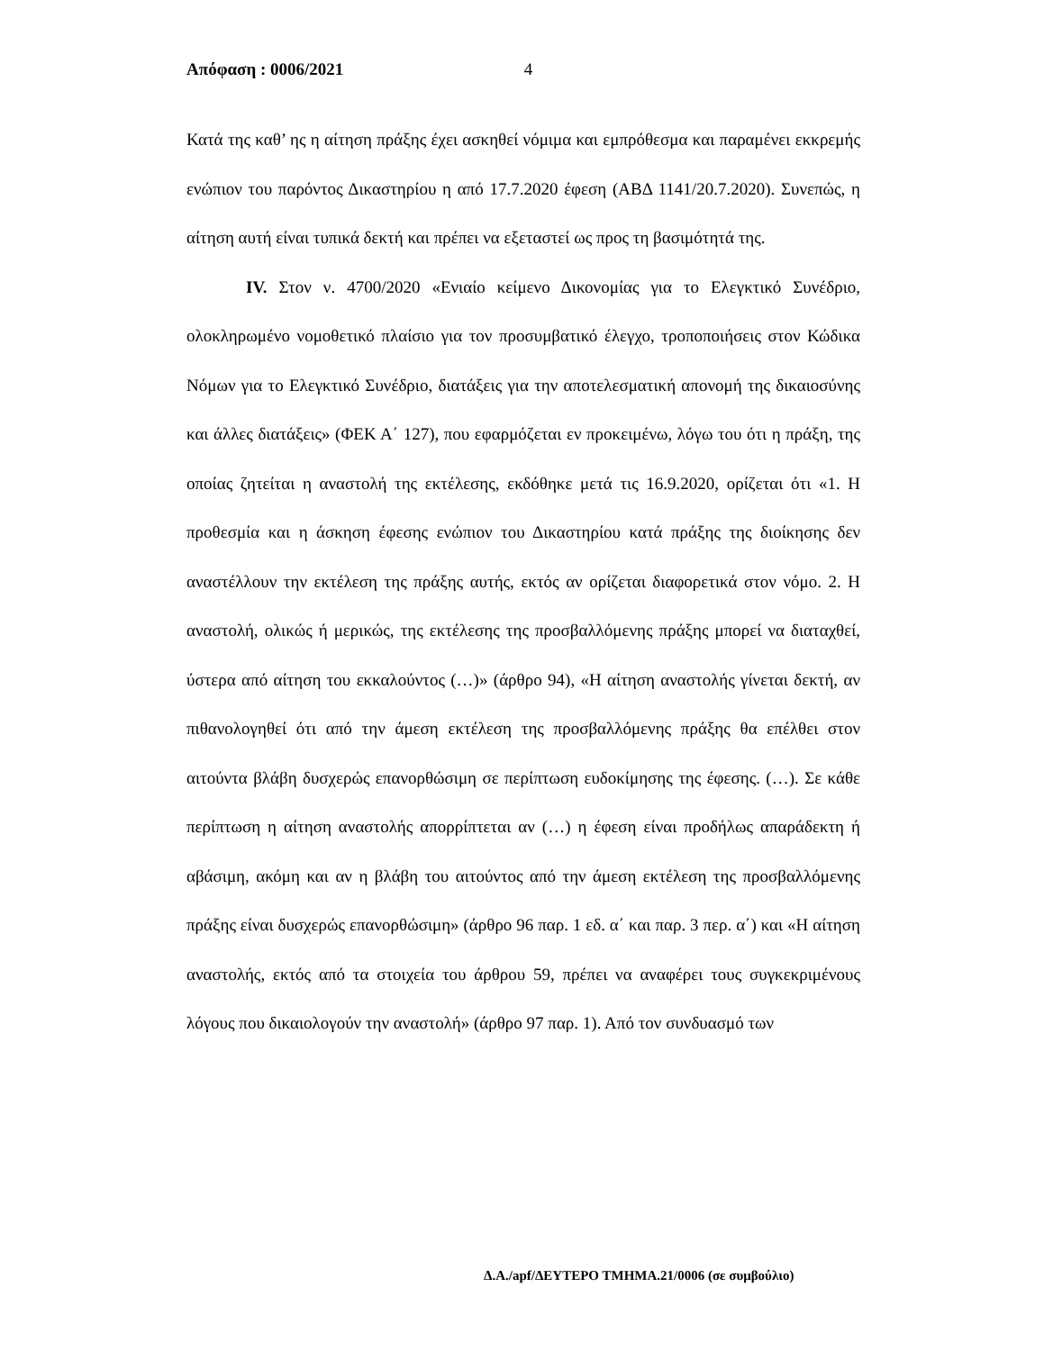Απόφαση : 0006/2021 4
Κατά της καθ’ ης η αίτηση πράξης έχει ασκηθεί νόμιμα και εμπρόθεσμα και παραμένει εκκρεμής ενώπιον του παρόντος Δικαστηρίου η από 17.7.2020 έφεση (ΑΒΔ 1141/20.7.2020). Συνεπώς, η αίτηση αυτή είναι τυπικά δεκτή και πρέπει να εξεταστεί ως προς τη βασιμότητά της.
IV. Στον ν. 4700/2020 «Ενιαίο κείμενο Δικονομίας για το Ελεγκτικό Συνέδριο, ολοκληρωμένο νομοθετικό πλαίσιο για τον προσυμβατικό έλεγχο, τροποποιήσεις στον Κώδικα Νόμων για το Ελεγκτικό Συνέδριο, διατάξεις για την αποτελεσματική απονομή της δικαιοσύνης και άλλες διατάξεις» (ΦΕΚ Α΄ 127), που εφαρμόζεται εν προκειμένω, λόγω του ότι η πράξη, της οποίας ζητείται η αναστολή της εκτέλεσης, εκδόθηκε μετά τις 16.9.2020, ορίζεται ότι «1. Η προθεσμία και η άσκηση έφεσης ενώπιον του Δικαστηρίου κατά πράξης της διοίκησης δεν αναστέλλουν την εκτέλεση της πράξης αυτής, εκτός αν ορίζεται διαφορετικά στον νόμο. 2. Η αναστολή, ολικώς ή μερικώς, της εκτέλεσης της προσβαλλόμενης πράξης μπορεί να διαταχθεί, ύστερα από αίτηση του εκκαλούντος (…)» (άρθρο 94), «Η αίτηση αναστολής γίνεται δεκτή, αν πιθανολογηθεί ότι από την άμεση εκτέλεση της προσβαλλόμενης πράξης θα επέλθει στον αιτούντα βλάβη δυσχερώς επανορθώσιμη σε περίπτωση ευδοκίμησης της έφεσης. (…). Σε κάθε περίπτωση η αίτηση αναστολής απορρίπτεται αν (…) η έφεση είναι προδήλως απαράδεκτη ή αβάσιμη, ακόμη και αν η βλάβη του αιτούντος από την άμεση εκτέλεση της προσβαλλόμενης πράξης είναι δυσχερώς επανορθώσιμη» (άρθρο 96 παρ. 1 εδ. α΄ και παρ. 3 περ. α΄) και «Η αίτηση αναστολής, εκτός από τα στοιχεία του άρθρου 59, πρέπει να αναφέρει τους συγκεκριμένους λόγους που δικαιολογούν την αναστολή» (άρθρο 97 παρ. 1). Από τον συνδυασμό των
Δ.Α./apf/ΔΕΥΤΕΡΟ ΤΜΗΜΑ.21/0006 (σε συμβούλιο)